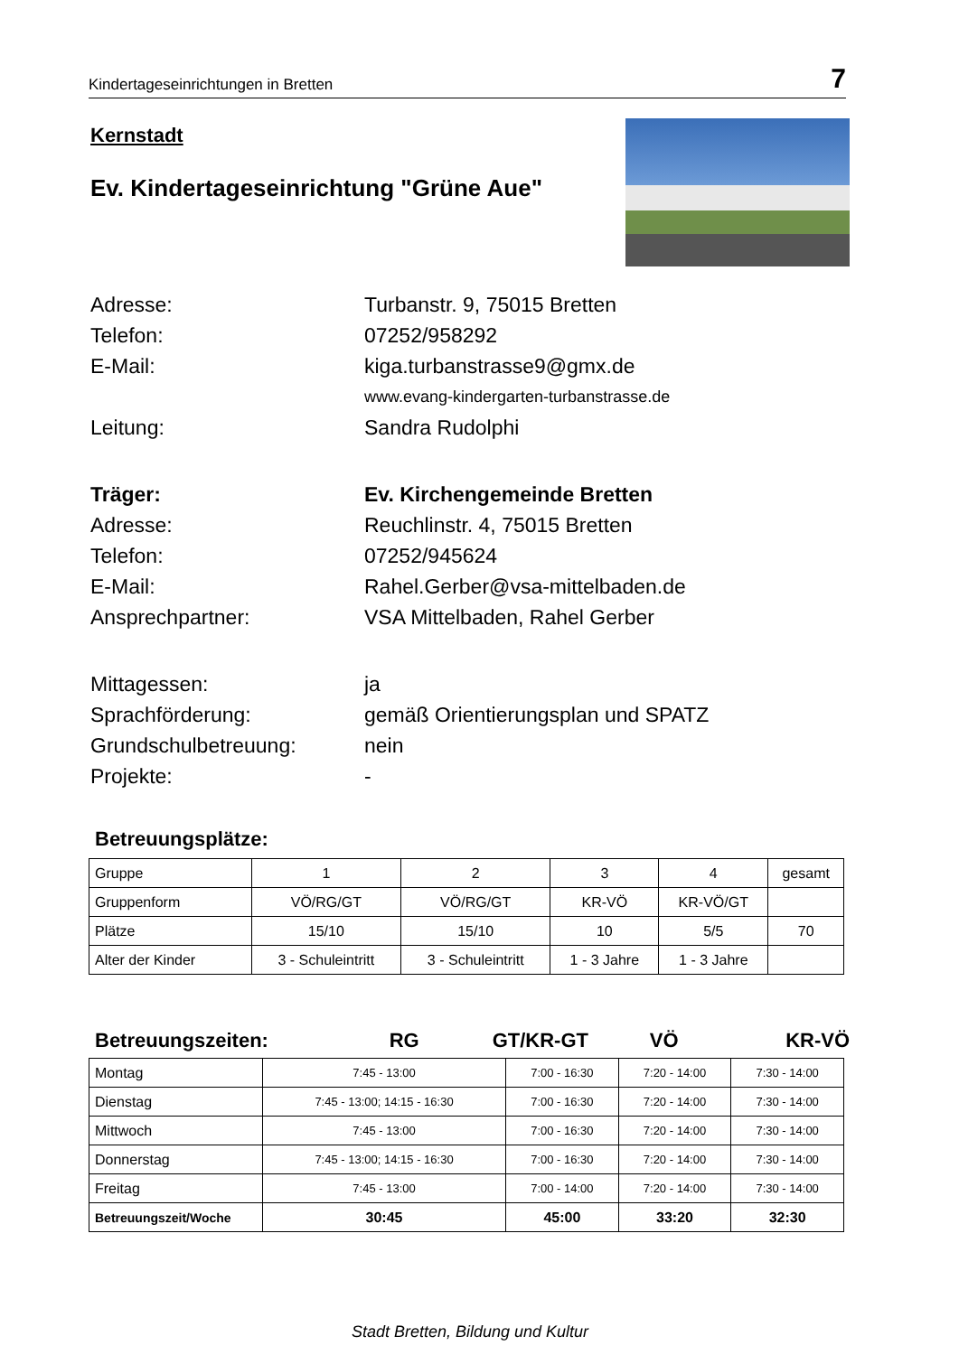Kindertageseinrichtungen in Bretten 7
Kernstadt
Ev. Kindertageseinrichtung "Grüne Aue"
Adresse:
Turbanstr. 9, 75015 Bretten
Telefon:
07252/958292
E-Mail:
kiga.turbanstrasse9@gmx.de
www.evang-kindergarten-turbanstrasse.de
Leitung:
Sandra Rudolphi
Träger:
Ev. Kirchengemeinde Bretten
Adresse:
Reuchlinstr. 4, 75015 Bretten
Telefon:
07252/945624
E-Mail:
Rahel.Gerber@vsa-mittelbaden.de
Ansprechpartner:
VSA Mittelbaden, Rahel Gerber
Mittagessen:
ja
Sprachförderung:
gemäß Orientierungsplan und SPATZ
Grundschulbetreuung:
nein
Projekte:
-
Betreuungsplätze:
| Gruppe | 1 | 2 | 3 | 4 | gesamt |
| Gruppenform | VÖ/RG/GT | VÖ/RG/GT | KR-VÖ | KR-VÖ/GT | |
| Plätze | 15/10 | 15/10 | 10 | 5/5 | 70 |
| Alter der Kinder | 3 - Schuleintritt | 3 - Schuleintritt | 1 - 3 Jahre | 1 - 3 Jahre | |
Betreuungszeiten: RG GT/KR-GT VÖ KR-VÖ
| Montag | 7:45 - 13:00 | 7:00 - 16:30 | 7:20 - 14:00 | 7:30 - 14:00 |
| Dienstag | 7:45 - 13:00; 14:15 - 16:30 | 7:00 - 16:30 | 7:20 - 14:00 | 7:30 - 14:00 |
| Mittwoch | 7:45 - 13:00 | 7:00 - 16:30 | 7:20 - 14:00 | 7:30 - 14:00 |
| Donnerstag | 7:45 - 13:00; 14:15 - 16:30 | 7:00 - 16:30 | 7:20 - 14:00 | 7:30 - 14:00 |
| Freitag | 7:45 - 13:00 | 7:00 - 14:00 | 7:20 - 14:00 | 7:30 - 14:00 |
| Betreuungszeit/Woche | 30:45 | 45:00 | 33:20 | 32:30 |
Stadt Bretten, Bildung und Kultur